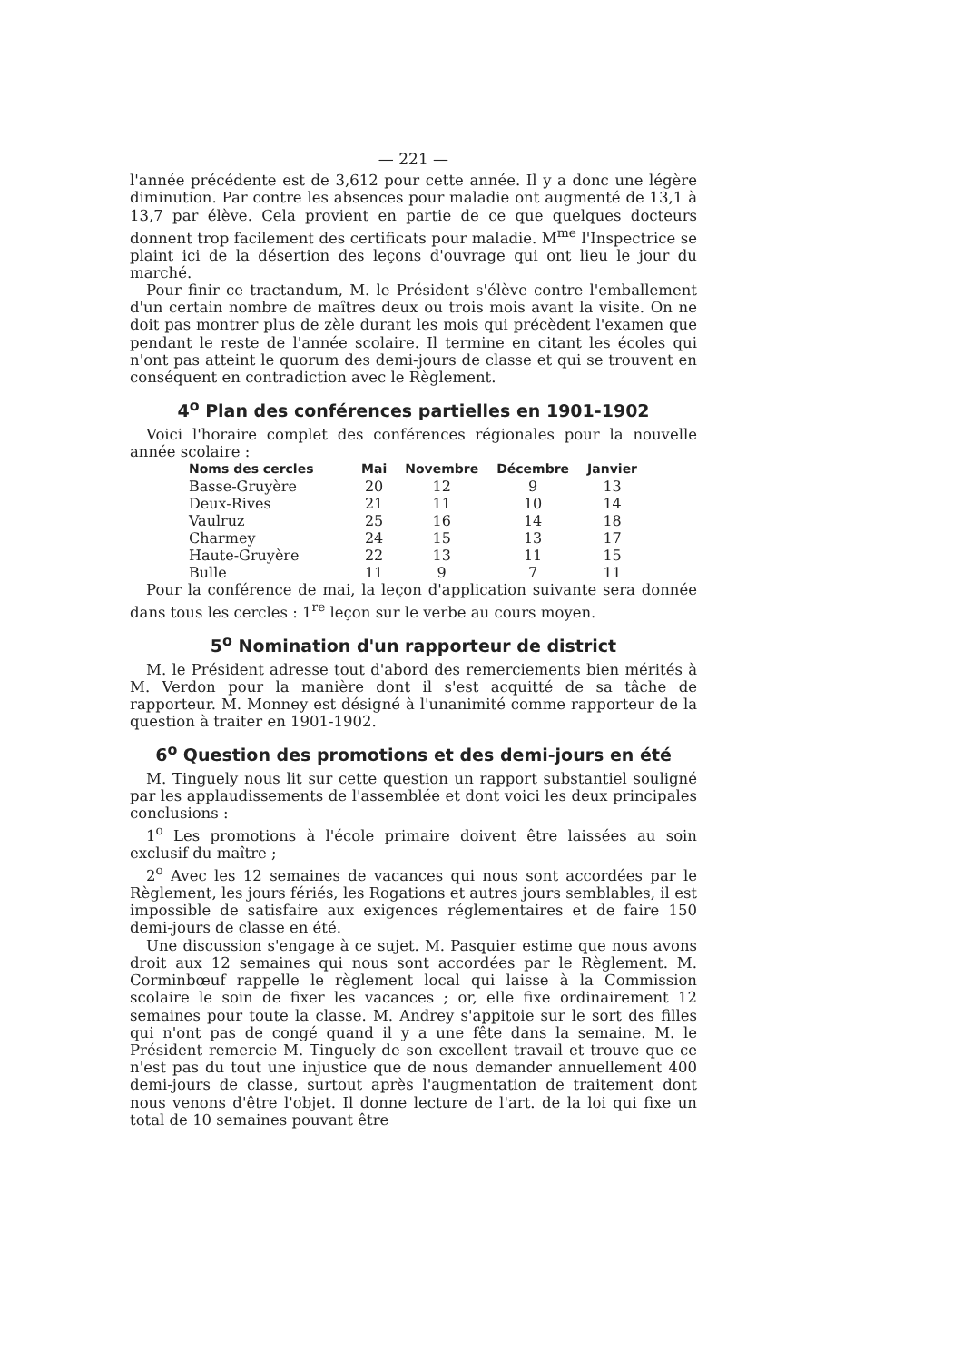— 221 —
l'année précédente est de 3,612 pour cette année. Il y a donc une légère diminution. Par contre les absences pour maladie ont augmenté de 13,1 à 13,7 par élève. Cela provient en partie de ce que quelques docteurs donnent trop facilement des certificats pour maladie. M<sup>me</sup> l'Inspectrice se plaint ici de la désertion des leçons d'ouvrage qui ont lieu le jour du marché.
Pour finir ce tractandum, M. le Président s'élève contre l'emballement d'un certain nombre de maîtres deux ou trois mois avant la visite. On ne doit pas montrer plus de zèle durant les mois qui précèdent l'examen que pendant le reste de l'année scolaire. Il termine en citant les écoles qui n'ont pas atteint le quorum des demi-jours de classe et qui se trouvent en conséquent en contradiction avec le Règlement.
4<sup>o</sup> Plan des conférences partielles en 1901-1902
Voici l'horaire complet des conférences régionales pour la nouvelle année scolaire :
| Noms des cercles | Mai | Novembre | Décembre | Janvier |
| --- | --- | --- | --- | --- |
| Basse-Gruyère | 20 | 12 | 9 | 13 |
| Deux-Rives | 21 | 11 | 10 | 14 |
| Vaulruz | 25 | 16 | 14 | 18 |
| Charmey | 24 | 15 | 13 | 17 |
| Haute-Gruyère | 22 | 13 | 11 | 15 |
| Bulle | 11 | 9 | 7 | 11 |
Pour la conférence de mai, la leçon d'application suivante sera donnée dans tous les cercles : 1<sup>re</sup> leçon sur le verbe au cours moyen.
5<sup>o</sup> Nomination d'un rapporteur de district
M. le Président adresse tout d'abord des remerciements bien mérités à M. Verdon pour la manière dont il s'est acquitté de sa tâche de rapporteur. M. Monney est désigné à l'unanimité comme rapporteur de la question à traiter en 1901-1902.
6<sup>o</sup> Question des promotions et des demi-jours en été
M. Tinguely nous lit sur cette question un rapport substantiel souligné par les applaudissements de l'assemblée et dont voici les deux principales conclusions :
1<sup>o</sup> Les promotions à l'école primaire doivent être laissées au soin exclusif du maître ;
2<sup>o</sup> Avec les 12 semaines de vacances qui nous sont accordées par le Règlement, les jours fériés, les Rogations et autres jours semblables, il est impossible de satisfaire aux exigences réglementaires et de faire 150 demi-jours de classe en été.
Une discussion s'engage à ce sujet. M. Pasquier estime que nous avons droit aux 12 semaines qui nous sont accordées par le Règlement. M. Corminbœuf rappelle le règlement local qui laisse à la Commission scolaire le soin de fixer les vacances ; or, elle fixe ordinairement 12 semaines pour toute la classe. M. Andrey s'appitoie sur le sort des filles qui n'ont pas de congé quand il y a une fête dans la semaine. M. le Président remercie M. Tinguely de son excellent travail et trouve que ce n'est pas du tout une injustice que de nous demander annuellement 400 demi-jours de classe, surtout après l'augmentation de traitement dont nous venons d'être l'objet. Il donne lecture de l'art. de la loi qui fixe un total de 10 semaines pouvant être